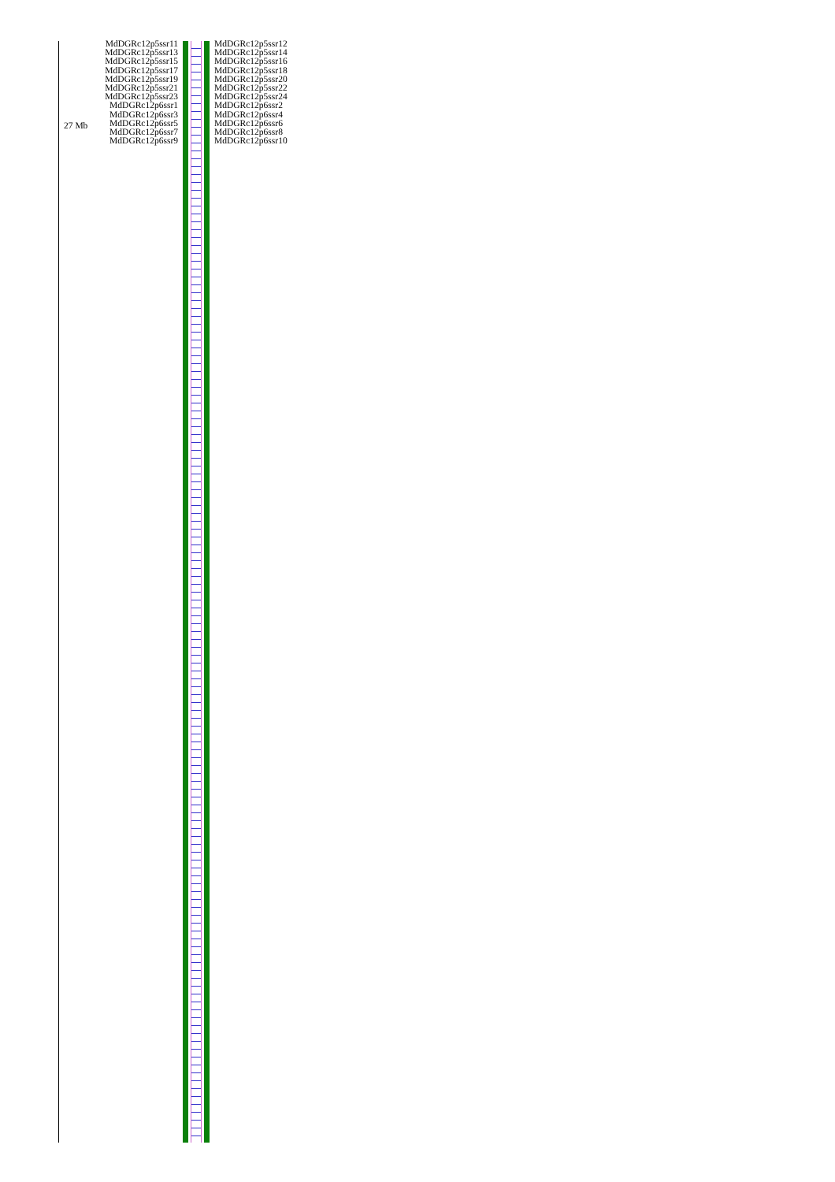27 Mb
MdDGRc12p5ssr11
MdDGRc12p5ssr13
MdDGRc12p5ssr15
MdDGRc12p5ssr17
MdDGRc12p5ssr19
MdDGRc12p5ssr21
MdDGRc12p5ssr23
MdDGRc12p6ssr1
MdDGRc12p6ssr3
MdDGRc12p6ssr5
MdDGRc12p6ssr7
MdDGRc12p6ssr9
MdDGRc12p5ssr12
MdDGRc12p5ssr14
MdDGRc12p5ssr16
MdDGRc12p5ssr18
MdDGRc12p5ssr20
MdDGRc12p5ssr22
MdDGRc12p5ssr24
MdDGRc12p6ssr2
MdDGRc12p6ssr4
MdDGRc12p6ssr6
MdDGRc12p6ssr8
MdDGRc12p6ssr10